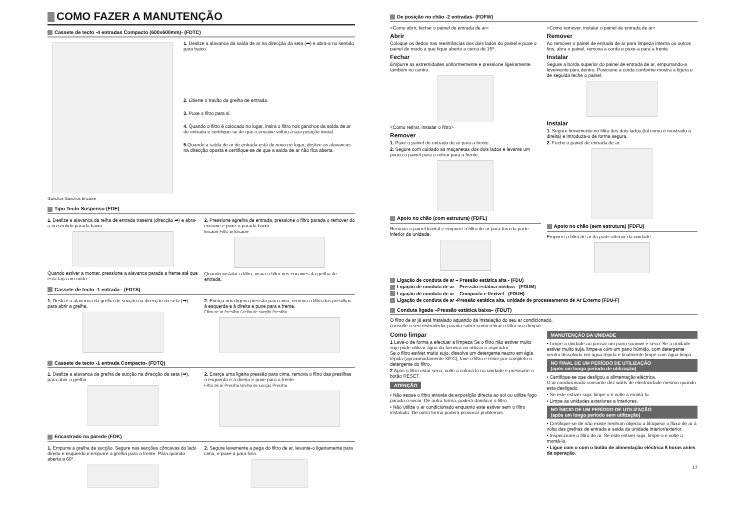COMO FAZER A MANUTENÇÃO
Cassete de tecto -4 entradas Compacto (600x600mm)- (FDTC)
Ganchos Ganchos Encaixe
1. Deslize a alavanca da saída de ar na direcção da seta (➡) e abra-a no sentido para baixo.
2. Liberte o travão da grelha de entrada.
3. Puxe o filtro para si.
4. Quando o filtro é colocado no lugar, insira o filtro nos ganchos da saída de ar de entrada e certifique-se de que o encaixe voltou à sua posição inicial.
5. Quando a saída de ar de entrada está de novo no lugar, deslize as alavancas na direcção oposta e certifique-se de que a saída de ar não fica aberta.
Tipo Tecto Suspenso (FDE)
1. Deslize a alavanca da relha de entrada traseira (direcção ➡) e abra-a no sentido parada baixo.
Quando estiver a montar, pressione a alavanca parada a frente até que esta faça um ruído.
2. Pressione agrelha de entrada, pressione o filtro parada o remover do encaixe e puxe-o parada baixo.
Encaixe Filtro ar Encaixe
Quando instalar o filtro, insira o filtro nos encaixes da grelha de entrada.
Cassete de tecto -1 entrada - (FDTS)
1. Deslize a alavanca da grelha de sucção na direcção da seta (➡), para abrir a grelha.
2. Exerça uma ligeira pressão para cima, remova o filtro das presilhas à esquerda e à direita e puxe para a frente.
Filtro de ar Presilha Grelha de sucção Presilha
Cassete de tecto -1 entrada Compacto- (FDTQ)
1. Deslize a alavanca da grelha de sucção na direcção da seta (➡), para abrir a grelha.
2. Exerça uma ligeira pressão para cima, remova o filtro das presilhas à esquerda e à direita e puxe para a frente.
Filtro de ar Presilha Grelha de sucção Presilha
Encastrado na parede (FDK)
1. Empurre a grelha de sucção. Segure nas secções côncavas do lado direito e esquerdo e empurre a grelha para a frente. Pára quando aberta a 60°.
2. Segure levemente a pega do filtro de ar, levante-o ligeiramente para cima, e puxe-a para fora.
De posição no chão -2 entradas- (FDFW)
<Como abrir, fechar o painel de entrada de ar>
Abrir
Coloque os dedos nas reentrâncias dos dois lados do painel e puxe o painel de modo a que fique aberto a cerca de 15º .
Fechar
Empurre as extremidades uniformemente e pressione ligeiramente também no centro.
<Como retirar, instalar o filtro>
Remover
1. Puxe o painel de entrada de ar para a frente.
2. Segure com cuidado as maçanetas dos dois lados e levante um pouco o painel para o retirar para a frente.
Apoio no chão (com estrutura) (FDFL)
Remova o painel frontal e empurre o filtro de ar para fora da parte inferior da unidade.
<Como remover, instalar o painel de entrada de ar>
Remover
Ao remover o painel de entrada de ar para limpeza interna ou outros fins, abra o painel, remova a corda e puxe-a para a frente.
Instalar
Segure a borda superior do painel de entrada de ar, empurrando-a levemente para dentro. Posicione a corda conforme mostra a figura e de seguida feche o painel.
Instalar
1. Segure firmemento no filtro dos dois lados (tal como é mostrado à direita) e introduza-o de forma segura.
2. Feche o painel de entrada de ar.
Apoio no chão (sem estrutura) (FDFU)
Empurre o filtro de ar da parte inferior da unidade.
Ligação de conduta de ar – Pressão estática alta - (FDU)
Ligação de conduta de ar – Pressão estática médica - (FDUM)
Ligação de conduta de ar – Compacta e flexível - (FDUH)
Ligação de conduta de ar -Pressão estática alta, unidade de processamento de Ar Externo (FDU-F)
Conduta ligada –Pressão estática baixa– (FDUT)
O filtro de ar já está instalado aquando da instalação do seu ar condicionado,
consulte o seu revendedor parada saber como retirar o filtro ou o limpar.
Como limpar
1 Lave-o de forma a efectuar a limpeza Se o filtro não estiver muito sujo pode utilizar água da torneira ou utilizar o aspirador.
Se o filtro estiver muito sujo, dissolva um detergente neutro em ágia tépida (aproximadamente 30°C), lave o filtro e retire por completo o detergente do filtro.
2 Após o filtro estar seco, volte a colocá-lo na unidade e presisone o botão RESET.
ATENÇÃO
• Não seque o filtro através de exposição directa ao sol ou utilize fogo parada o secar. De outra forma, poderá danificar o filtro.
• Não utilize o ar condicionado enquanto este estiver sem o filtro instalado. De outra forma poderá provocar problemas.
MANUTENÇÃO DA UNIDADE
• Limpe a unidade ao passar um pano suavwe e seco. Se a unidade estiver muito suja, limpe-a com um pano húmido, com detergente neutro dissolvido em água tépida e finalmente limpe com água limpa.
NO FINAL DE UM PERÍODO DE UTILIZAÇÃO
(após um longo período de utilização)
• Certifique-se que desligou a alimentação eléctrica.
O ar condicionado consome dez watts de electricidade mesmo quando esta desligado.
• Se este estiver sujo, limpe-o e volte a montá-lo.
• Limpe as unidades exteriores e interiores.
NO ÍNICIO DE UM PERÍODO DE UTILIZAÇÃO
(após um longo período sem utilização)
• Certifique-se de não existe nenhum objecto a bloquear o fluxo de ar à volta das grelhas de entrada e saída da unidade interior/exterior.
• Inspeccione o filtro de ar. Se este estiver sujo, limpe-o e volte a montá-lo.
• Ligue com o com o botão de alimentação eléctrica 6 horas antes da operação.
17